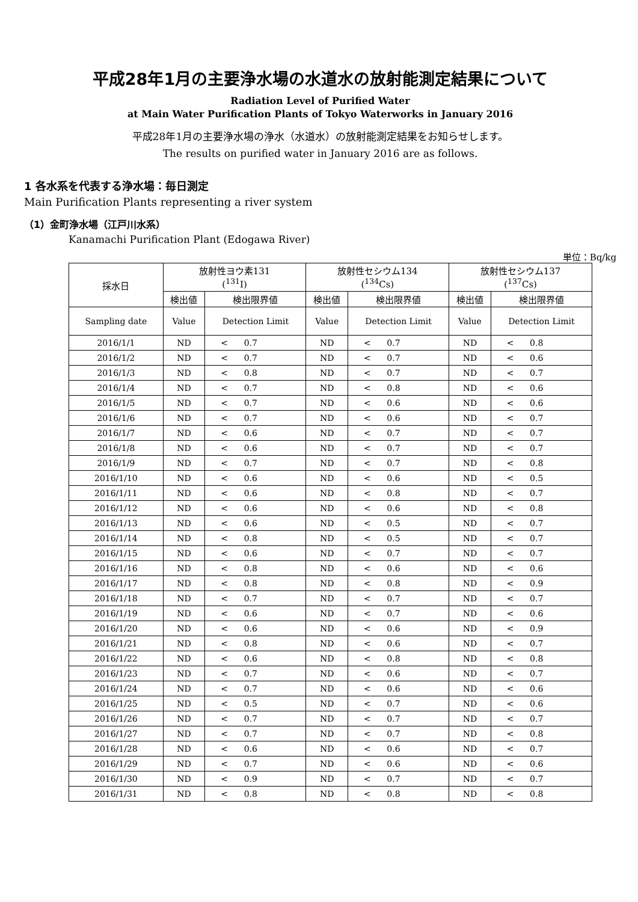平成28年1月の主要浄水場の水道水の放射能測定結果について
Radiation Level of Purified Water
at Main Water Purification Plants of Tokyo Waterworks in January 2016
平成28年1月の主要浄水場の浄水（水道水）の放射能測定結果をお知らせします。
The results on purified water in January 2016 are as follows.
1 各水系を代表する浄水場：毎日測定
Main Purification Plants representing a river system
（1）金町浄水場（江戸川水系）
Kanamachi Purification Plant (Edogawa River)
単位：Bq/kg
| 採水日 | 放射性ヨウ素131 (<sup>131</sup>I) | | 放射性セシウム134 (<sup>134</sup>Cs) | | 放射性セシウム137 (<sup>137</sup>Cs) | |
| --- | --- | --- | --- | --- | --- | --- |
| | 検出値 | 検出限界値 | 検出値 | 検出限界値 | 検出値 | 検出限界値 |
| Sampling date | Value | Detection Limit | Value | Detection Limit | Value | Detection Limit |
| 2016/1/1 | ND | < 0.7 | ND | < 0.7 | ND | < 0.8 |
| 2016/1/2 | ND | < 0.7 | ND | < 0.7 | ND | < 0.6 |
| 2016/1/3 | ND | < 0.8 | ND | < 0.7 | ND | < 0.7 |
| 2016/1/4 | ND | < 0.7 | ND | < 0.8 | ND | < 0.6 |
| 2016/1/5 | ND | < 0.7 | ND | < 0.6 | ND | < 0.6 |
| 2016/1/6 | ND | < 0.7 | ND | < 0.6 | ND | < 0.7 |
| 2016/1/7 | ND | < 0.6 | ND | < 0.7 | ND | < 0.7 |
| 2016/1/8 | ND | < 0.6 | ND | < 0.7 | ND | < 0.7 |
| 2016/1/9 | ND | < 0.7 | ND | < 0.7 | ND | < 0.8 |
| 2016/1/10 | ND | < 0.6 | ND | < 0.6 | ND | < 0.5 |
| 2016/1/11 | ND | < 0.6 | ND | < 0.8 | ND | < 0.7 |
| 2016/1/12 | ND | < 0.6 | ND | < 0.6 | ND | < 0.8 |
| 2016/1/13 | ND | < 0.6 | ND | < 0.5 | ND | < 0.7 |
| 2016/1/14 | ND | < 0.8 | ND | < 0.5 | ND | < 0.7 |
| 2016/1/15 | ND | < 0.6 | ND | < 0.7 | ND | < 0.7 |
| 2016/1/16 | ND | < 0.8 | ND | < 0.6 | ND | < 0.6 |
| 2016/1/17 | ND | < 0.8 | ND | < 0.8 | ND | < 0.9 |
| 2016/1/18 | ND | < 0.7 | ND | < 0.7 | ND | < 0.7 |
| 2016/1/19 | ND | < 0.6 | ND | < 0.7 | ND | < 0.6 |
| 2016/1/20 | ND | < 0.6 | ND | < 0.6 | ND | < 0.9 |
| 2016/1/21 | ND | < 0.8 | ND | < 0.6 | ND | < 0.7 |
| 2016/1/22 | ND | < 0.6 | ND | < 0.8 | ND | < 0.8 |
| 2016/1/23 | ND | < 0.7 | ND | < 0.6 | ND | < 0.7 |
| 2016/1/24 | ND | < 0.7 | ND | < 0.6 | ND | < 0.6 |
| 2016/1/25 | ND | < 0.5 | ND | < 0.7 | ND | < 0.6 |
| 2016/1/26 | ND | < 0.7 | ND | < 0.7 | ND | < 0.7 |
| 2016/1/27 | ND | < 0.7 | ND | < 0.7 | ND | < 0.8 |
| 2016/1/28 | ND | < 0.6 | ND | < 0.6 | ND | < 0.7 |
| 2016/1/29 | ND | < 0.7 | ND | < 0.6 | ND | < 0.6 |
| 2016/1/30 | ND | < 0.9 | ND | < 0.7 | ND | < 0.7 |
| 2016/1/31 | ND | < 0.8 | ND | < 0.8 | ND | < 0.8 |